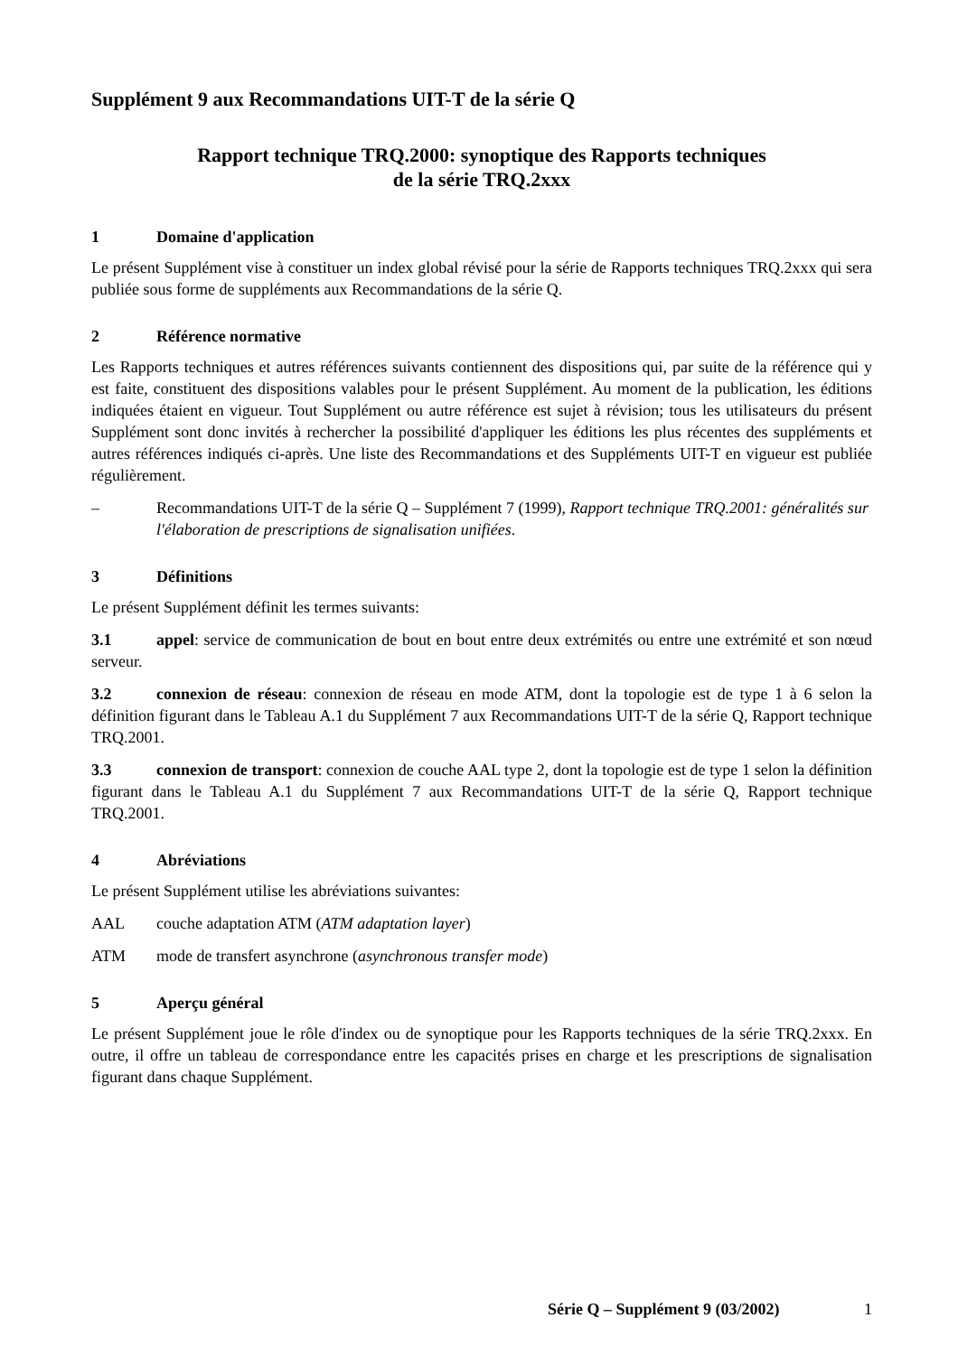Supplément 9 aux Recommandations UIT-T de la série Q
Rapport technique TRQ.2000: synoptique des Rapports techniques
de la série TRQ.2xxx
1 Domaine d'application
Le présent Supplément vise à constituer un index global révisé pour la série de Rapports techniques TRQ.2xxx qui sera publiée sous forme de suppléments aux Recommandations de la série Q.
2 Référence normative
Les Rapports techniques et autres références suivants contiennent des dispositions qui, par suite de la référence qui y est faite, constituent des dispositions valables pour le présent Supplément. Au moment de la publication, les éditions indiquées étaient en vigueur. Tout Supplément ou autre référence est sujet à révision; tous les utilisateurs du présent Supplément sont donc invités à rechercher la possibilité d'appliquer les éditions les plus récentes des suppléments et autres références indiqués ci-après. Une liste des Recommandations et des Suppléments UIT-T en vigueur est publiée régulièrement.
– Recommandations UIT-T de la série Q – Supplément 7 (1999), Rapport technique TRQ.2001: généralités sur l'élaboration de prescriptions de signalisation unifiées.
3 Définitions
Le présent Supplément définit les termes suivants:
3.1 appel: service de communication de bout en bout entre deux extrémités ou entre une extrémité et son nœud serveur.
3.2 connexion de réseau: connexion de réseau en mode ATM, dont la topologie est de type 1 à 6 selon la définition figurant dans le Tableau A.1 du Supplément 7 aux Recommandations UIT-T de la série Q, Rapport technique TRQ.2001.
3.3 connexion de transport: connexion de couche AAL type 2, dont la topologie est de type 1 selon la définition figurant dans le Tableau A.1 du Supplément 7 aux Recommandations UIT-T de la série Q, Rapport technique TRQ.2001.
4 Abréviations
Le présent Supplément utilise les abréviations suivantes:
AAL couche adaptation ATM (ATM adaptation layer)
ATM mode de transfert asynchrone (asynchronous transfer mode)
5 Aperçu général
Le présent Supplément joue le rôle d'index ou de synoptique pour les Rapports techniques de la série TRQ.2xxx. En outre, il offre un tableau de correspondance entre les capacités prises en charge et les prescriptions de signalisation figurant dans chaque Supplément.
Série Q – Supplément 9 (03/2002) 1